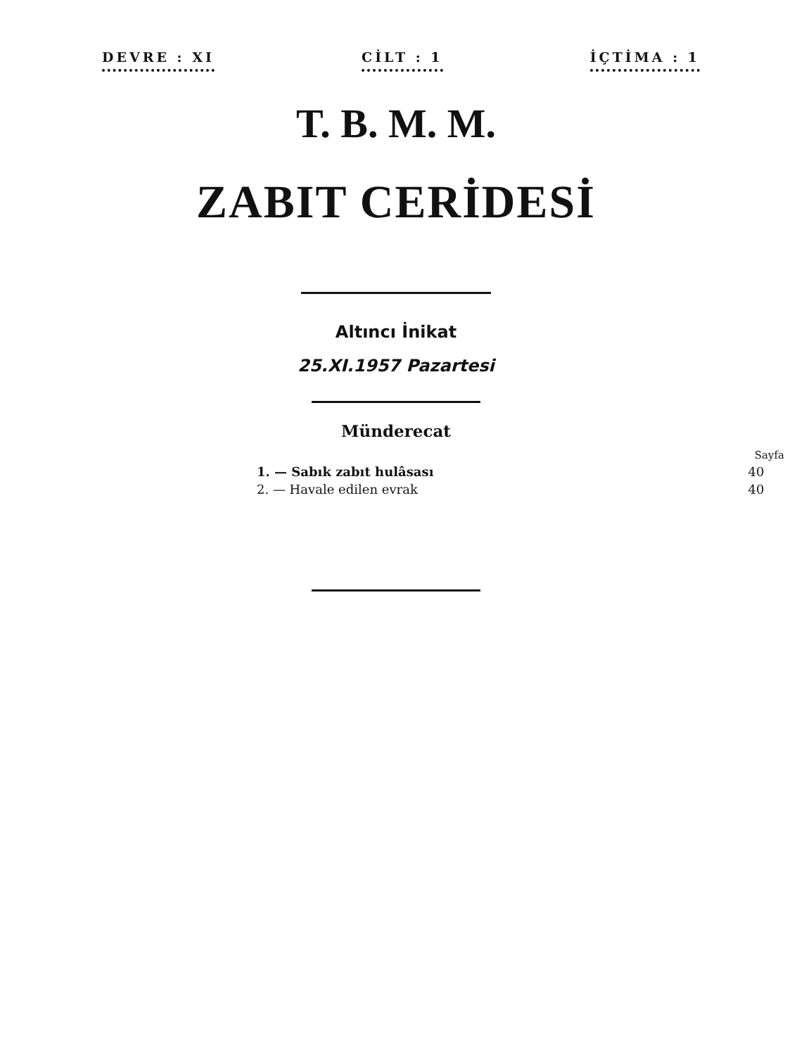DEVRE : XI CİLT : 1 İÇTİMA : 1
T. B. M. M.
ZABIT CERİDESİ
Altıncı İnikat
25.XI.1957 Pazartesi
Münderecat
| | Sayfa |
| --- | --- |
| 1. — Sabık zabıt hulâsası | 40 |
| 2. — Havale edilen evrak | 40 |